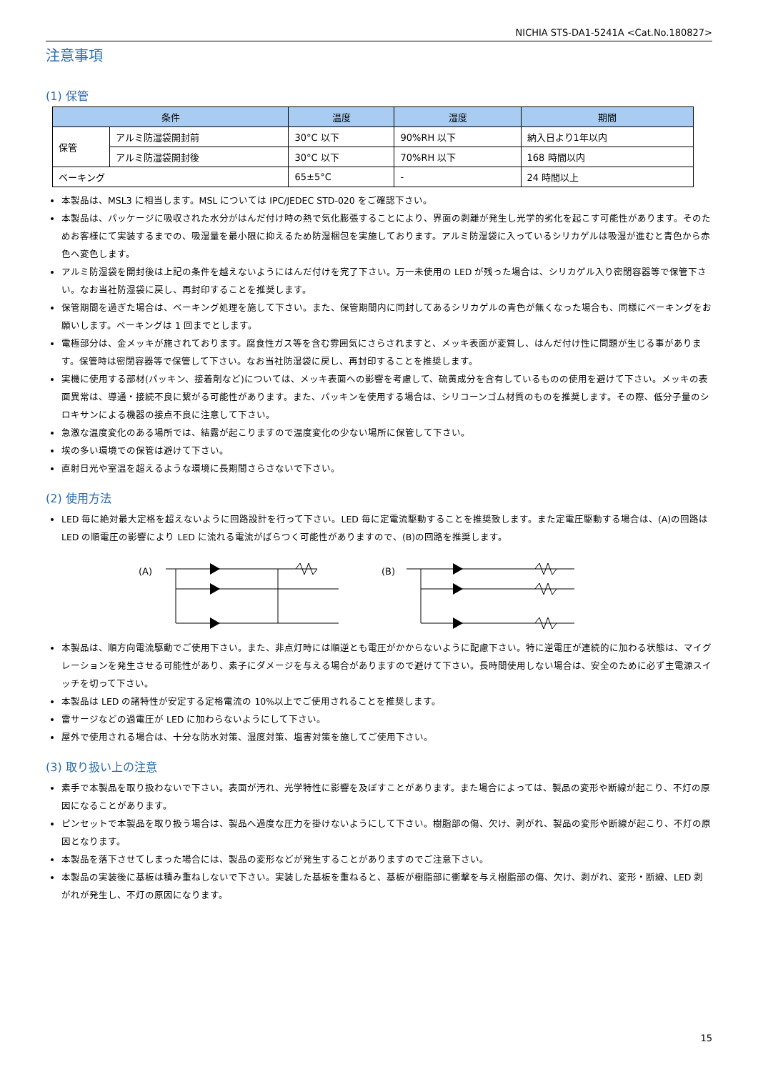NICHIA STS-DA1-5241A <Cat.No.180827>
注意事項
(1) 保管
| 条件 | | 温度 | 湿度 | 期間 |
| --- | --- | --- | --- | --- |
| 保管 | アルミ防湿袋開封前 | 30°C 以下 | 90%RH 以下 | 納入日より1年以内 |
| | アルミ防湿袋開封後 | 30°C 以下 | 70%RH 以下 | 168 時間以内 |
| ベーキング | | 65±5°C | - | 24 時間以上 |
本製品は、MSL3 に相当します。MSL については IPC/JEDEC STD-020 をご確認下さい。
本製品は、パッケージに吸収された水分がはんだ付け時の熱で気化膨張することにより、界面の剥離が発生し光学的劣化を起こす可能性があります。そのためお客様にて実装するまでの、吸湿量を最小限に抑えるため防湿梱包を実施しております。アルミ防湿袋に入っているシリカゲルは吸湿が進むと青色から赤色へ変色します。
アルミ防湿袋を開封後は上記の条件を越えないようにはんだ付けを完了下さい。万一未使用の LED が残った場合は、シリカゲル入り密閉容器等で保管下さい。なお当社防湿袋に戻し、再封印することを推奨します。
保管期間を過ぎた場合は、ベーキング処理を施して下さい。また、保管期間内に同封してあるシリカゲルの青色が無くなった場合も、同様にベーキングをお願いします。ベーキングは 1 回までとします。
電極部分は、金メッキが施されております。腐食性ガス等を含む雰囲気にさらされますと、メッキ表面が変質し、はんだ付け性に問題が生じる事があります。保管時は密閉容器等で保管して下さい。なお当社防湿袋に戻し、再封印することを推奨します。
実機に使用する部材(パッキン、接着剤など)については、メッキ表面への影響を考慮して、硫黄成分を含有しているものの使用を避けて下さい。メッキの表面異常は、導通・接続不良に繋がる可能性があります。また、パッキンを使用する場合は、シリコーンゴム材質のものを推奨します。その際、低分子量のシロキサンによる機器の接点不良に注意して下さい。
急激な温度変化のある場所では、結露が起こりますので温度変化の少ない場所に保管して下さい。
埃の多い環境での保管は避けて下さい。
直射日光や室温を超えるような環境に長期間さらさないで下さい。
(2) 使用方法
LED 毎に絶対最大定格を超えないように回路設計を行って下さい。LED 毎に定電流駆動することを推奨致します。また定電圧駆動する場合は、(A)の回路は LED の順電圧の影響により LED に流れる電流がばらつく可能性がありますので、(B)の回路を推奨します。
(A)
(B)
本製品は、順方向電流駆動でご使用下さい。また、非点灯時には順逆とも電圧がかからないように配慮下さい。特に逆電圧が連続的に加わる状態は、マイグレーションを発生させる可能性があり、素子にダメージを与える場合がありますので避けて下さい。長時間使用しない場合は、安全のために必ず主電源スイッチを切って下さい。
本製品は LED の諸特性が安定する定格電流の 10%以上でご使用されることを推奨します。
雷サージなどの過電圧が LED に加わらないようにして下さい。
屋外で使用される場合は、十分な防水対策、湿度対策、塩害対策を施してご使用下さい。
(3) 取り扱い上の注意
素手で本製品を取り扱わないで下さい。表面が汚れ、光学特性に影響を及ぼすことがあります。また場合によっては、製品の変形や断線が起こり、不灯の原因になることがあります。
ピンセットで本製品を取り扱う場合は、製品へ過度な圧力を掛けないようにして下さい。樹脂部の傷、欠け、剥がれ、製品の変形や断線が起こり、不灯の原因となります。
本製品を落下させてしまった場合には、製品の変形などが発生することがありますのでご注意下さい。
本製品の実装後に基板は積み重ねしないで下さい。実装した基板を重ねると、基板が樹脂部に衝撃を与え樹脂部の傷、欠け、剥がれ、変形・断線、LED 剥がれが発生し、不灯の原因になります。
15